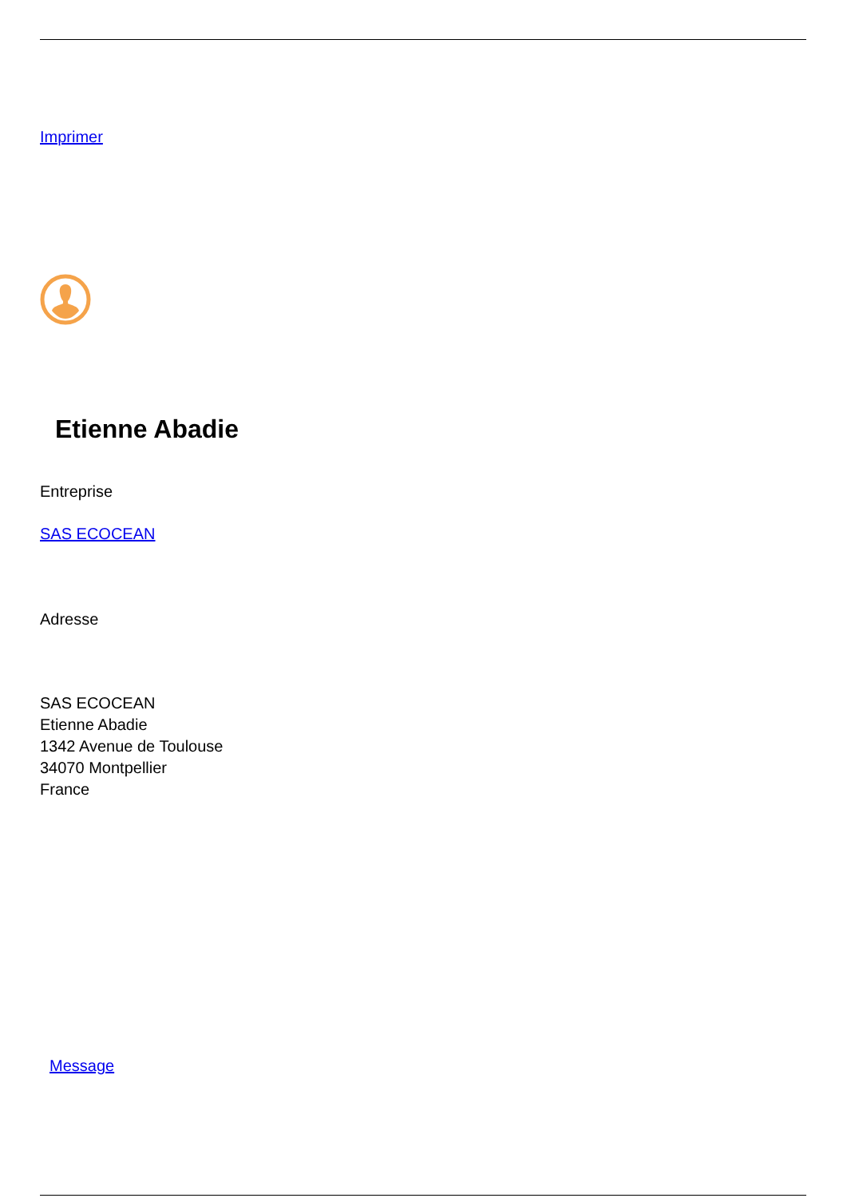Imprimer
Etienne Abadie
Entreprise
SAS ECOCEAN
Adresse
SAS ECOCEAN
Etienne Abadie
1342 Avenue de Toulouse
34070 Montpellier
France
Message